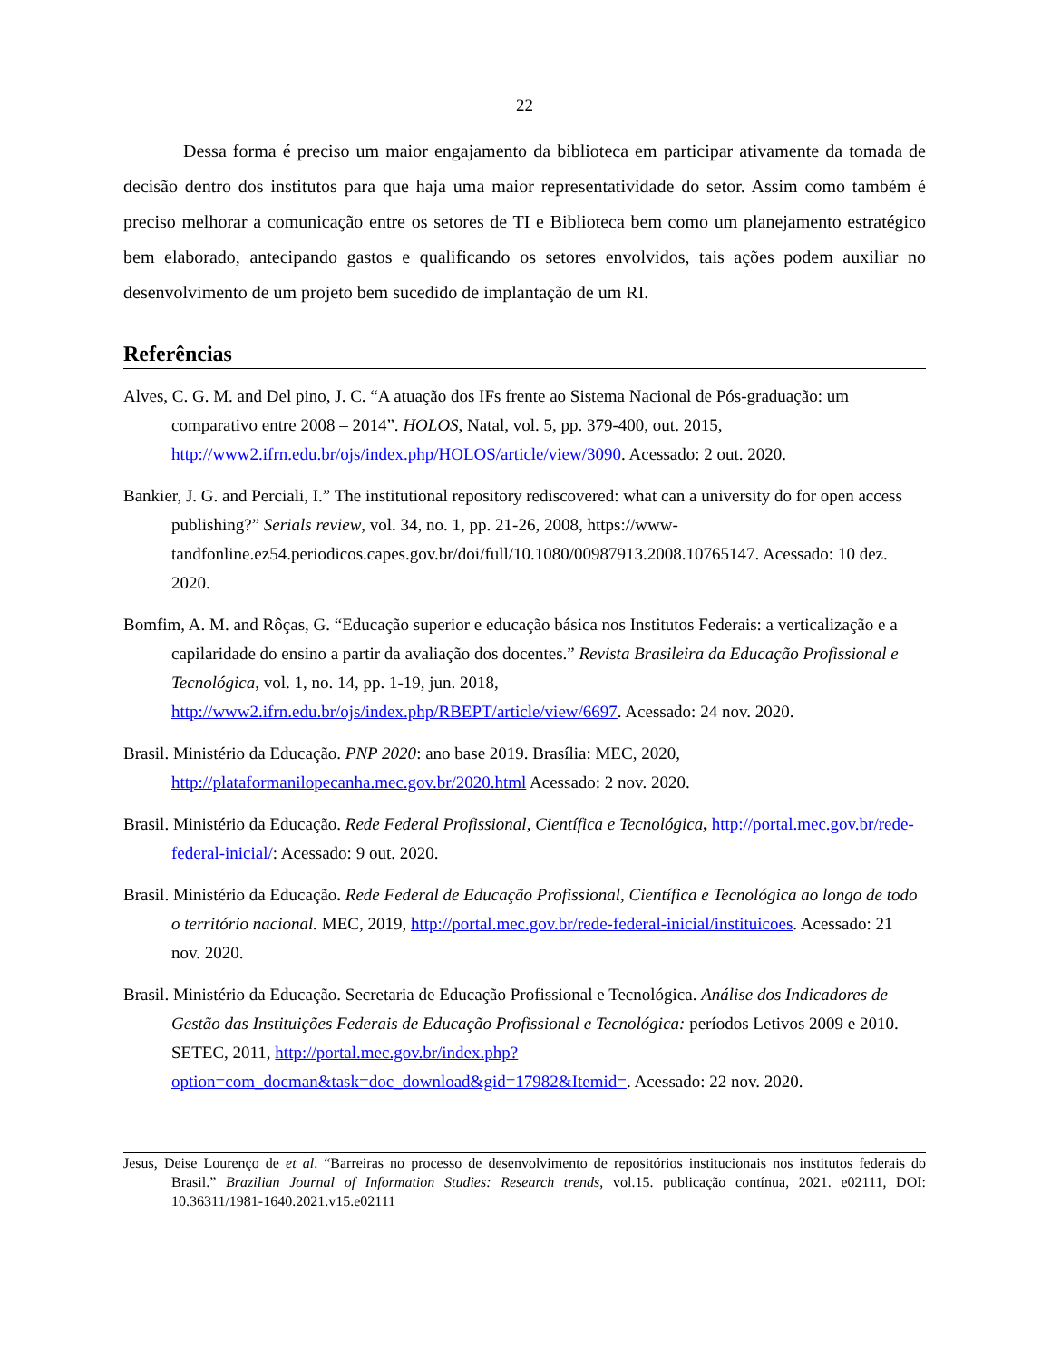22
Dessa forma é preciso um maior engajamento da biblioteca em participar ativamente da tomada de decisão dentro dos institutos para que haja uma maior representatividade do setor. Assim como também é preciso melhorar a comunicação entre os setores de TI e Biblioteca bem como um planejamento estratégico bem elaborado, antecipando gastos e qualificando os setores envolvidos, tais ações podem auxiliar no desenvolvimento de um projeto bem sucedido de implantação de um RI.
Referências
Alves, C. G. M. and Del pino, J. C. “A atuação dos IFs frente ao Sistema Nacional de Pós-graduação: um comparativo entre 2008 – 2014”. HOLOS, Natal, vol. 5, pp. 379-400, out. 2015, http://www2.ifrn.edu.br/ojs/index.php/HOLOS/article/view/3090. Acessado: 2 out. 2020.
Bankier, J. G. and Perciali, I.” The institutional repository rediscovered: what can a university do for open access publishing?” Serials review, vol. 34, no. 1, pp. 21-26, 2008, https://www-tandfonline.ez54.periodicos.capes.gov.br/doi/full/10.1080/00987913.2008.10765147. Acessado: 10 dez. 2020.
Bomfim, A. M. and Rôças, G. “Educação superior e educação básica nos Institutos Federais: a verticalização e a capilaridade do ensino a partir da avaliação dos docentes.” Revista Brasileira da Educação Profissional e Tecnológica, vol. 1, no. 14, pp. 1-19, jun. 2018, http://www2.ifrn.edu.br/ojs/index.php/RBEPT/article/view/6697. Acessado: 24 nov. 2020.
Brasil. Ministério da Educação. PNP 2020: ano base 2019. Brasília: MEC, 2020, http://plataformanilopecanha.mec.gov.br/2020.html Acessado: 2 nov. 2020.
Brasil. Ministério da Educação. Rede Federal Profissional, Científica e Tecnológica, http://portal.mec.gov.br/rede-federal-inicial/: Acessado: 9 out. 2020.
Brasil. Ministério da Educação. Rede Federal de Educação Profissional, Científica e Tecnológica ao longo de todo o território nacional. MEC, 2019, http://portal.mec.gov.br/rede-federal-inicial/instituicoes. Acessado: 21 nov. 2020.
Brasil. Ministério da Educação. Secretaria de Educação Profissional e Tecnológica. Análise dos Indicadores de Gestão das Instituições Federais de Educação Profissional e Tecnológica: períodos Letivos 2009 e 2010. SETEC, 2011, http://portal.mec.gov.br/index.php?option=com_docman&task=doc_download&gid=17982&Itemid=. Acessado: 22 nov. 2020.
Jesus, Deise Lourenço de et al. “Barreiras no processo de desenvolvimento de repositórios institucionais nos institutos federais do Brasil.” Brazilian Journal of Information Studies: Research trends, vol.15. publicação contínua, 2021. e02111, DOI: 10.36311/1981-1640.2021.v15.e02111